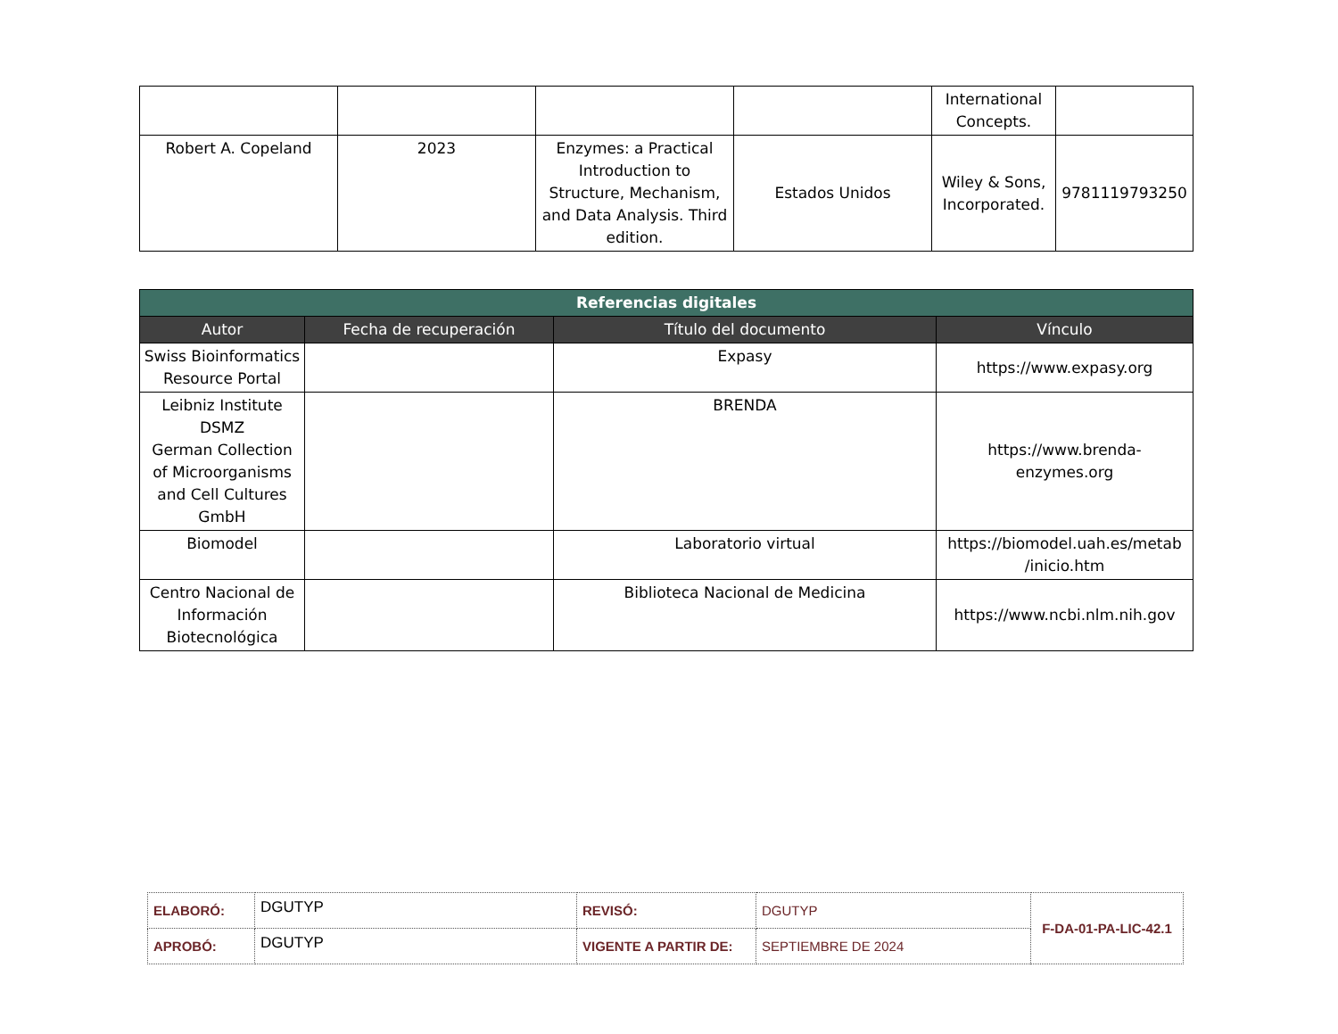| | | | | International Concepts. | |
| Robert A. Copeland | 2023 | Enzymes: a Practical Introduction to Structure, Mechanism, and Data Analysis. Third edition. | Estados Unidos | Wiley & Sons, Incorporated. | 9781119793250 |
| Referencias digitales | | | |
| --- | --- | --- | --- |
| Autor | Fecha de recuperación | Título del documento | Vínculo |
| Swiss Bioinformatics Resource Portal | | Expasy | https://www.expasy.org |
| Leibniz Institute DSMZ German Collection of Microorganisms and Cell Cultures GmbH | | BRENDA | https://www.brenda-enzymes.org |
| Biomodel | | Laboratorio virtual | https://biomodel.uah.es/metab /inicio.htm |
| Centro Nacional de Información Biotecnológica | | Biblioteca Nacional de Medicina | https://www.ncbi.nlm.nih.gov |
| ELABORÓ: | DGUTYP | REVISÓ: | DGUTYP | F-DA-01-PA-LIC-42.1 |
| APROBÓ: | DGUTYP | VIGENTE A PARTIR DE: | SEPTIEMBRE DE 2024 | |